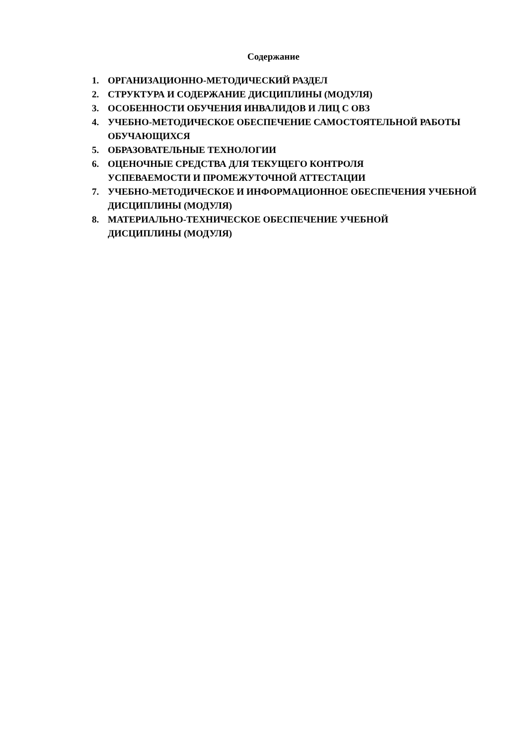Содержание
1. ОРГАНИЗАЦИОННО-МЕТОДИЧЕСКИЙ РАЗДЕЛ
2. СТРУКТУРА И СОДЕРЖАНИЕ ДИСЦИПЛИНЫ (МОДУЛЯ)
3. ОСОБЕННОСТИ ОБУЧЕНИЯ ИНВАЛИДОВ И ЛИЦ С ОВЗ
4. УЧЕБНО-МЕТОДИЧЕСКОЕ ОБЕСПЕЧЕНИЕ САМОСТОЯТЕЛЬНОЙ РАБОТЫ ОБУЧАЮЩИХСЯ
5. ОБРАЗОВАТЕЛЬНЫЕ ТЕХНОЛОГИИ
6. ОЦЕНОЧНЫЕ СРЕДСТВА ДЛЯ ТЕКУЩЕГО КОНТРОЛЯ
УСПЕВАЕМОСТИ И ПРОМЕЖУТОЧНОЙ АТТЕСТАЦИИ
7. УЧЕБНО-МЕТОДИЧЕСКОЕ И ИНФОРМАЦИОННОЕ ОБЕСПЕЧЕНИЯ УЧЕБНОЙ ДИСЦИПЛИНЫ (МОДУЛЯ)
8. МАТЕРИАЛЬНО-ТЕХНИЧЕСКОЕ ОБЕСПЕЧЕНИЕ УЧЕБНОЙ
ДИСЦИПЛИНЫ (МОДУЛЯ)